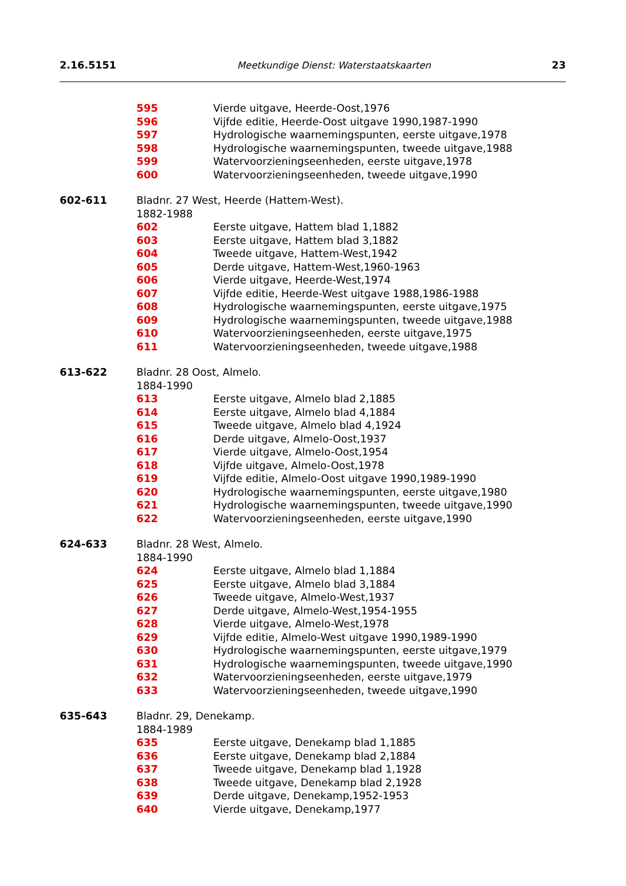2.16.5151 Meetkundige Dienst: Waterstaatskaarten 23
595 Vierde uitgave, Heerde-Oost,1976
596 Vijfde editie, Heerde-Oost uitgave 1990,1987-1990
597 Hydrologische waarnemingspunten, eerste uitgave,1978
598 Hydrologische waarnemingspunten, tweede uitgave,1988
599 Watervoorzieningseenheden, eerste uitgave,1978
600 Watervoorzieningseenheden, tweede uitgave,1990
602-611 Bladnr. 27 West, Heerde (Hattem-West).
1882-1988
602 Eerste uitgave, Hattem blad 1,1882
603 Eerste uitgave, Hattem blad 3,1882
604 Tweede uitgave, Hattem-West,1942
605 Derde uitgave, Hattem-West,1960-1963
606 Vierde uitgave, Heerde-West,1974
607 Vijfde editie, Heerde-West uitgave 1988,1986-1988
608 Hydrologische waarnemingspunten, eerste uitgave,1975
609 Hydrologische waarnemingspunten, tweede uitgave,1988
610 Watervoorzieningseenheden, eerste uitgave,1975
611 Watervoorzieningseenheden, tweede uitgave,1988
613-622 Bladnr. 28 Oost, Almelo.
1884-1990
613 Eerste uitgave, Almelo blad 2,1885
614 Eerste uitgave, Almelo blad 4,1884
615 Tweede uitgave, Almelo blad 4,1924
616 Derde uitgave, Almelo-Oost,1937
617 Vierde uitgave, Almelo-Oost,1954
618 Vijfde uitgave, Almelo-Oost,1978
619 Vijfde editie, Almelo-Oost uitgave 1990,1989-1990
620 Hydrologische waarnemingspunten, eerste uitgave,1980
621 Hydrologische waarnemingspunten, tweede uitgave,1990
622 Watervoorzieningseenheden, eerste uitgave,1990
624-633 Bladnr. 28 West, Almelo.
1884-1990
624 Eerste uitgave, Almelo blad 1,1884
625 Eerste uitgave, Almelo blad 3,1884
626 Tweede uitgave, Almelo-West,1937
627 Derde uitgave, Almelo-West,1954-1955
628 Vierde uitgave, Almelo-West,1978
629 Vijfde editie, Almelo-West uitgave 1990,1989-1990
630 Hydrologische waarnemingspunten, eerste uitgave,1979
631 Hydrologische waarnemingspunten, tweede uitgave,1990
632 Watervoorzieningseenheden, eerste uitgave,1979
633 Watervoorzieningseenheden, tweede uitgave,1990
635-643 Bladnr. 29, Denekamp.
1884-1989
635 Eerste uitgave, Denekamp blad 1,1885
636 Eerste uitgave, Denekamp blad 2,1884
637 Tweede uitgave, Denekamp blad 1,1928
638 Tweede uitgave, Denekamp blad 2,1928
639 Derde uitgave, Denekamp,1952-1953
640 Vierde uitgave, Denekamp,1977